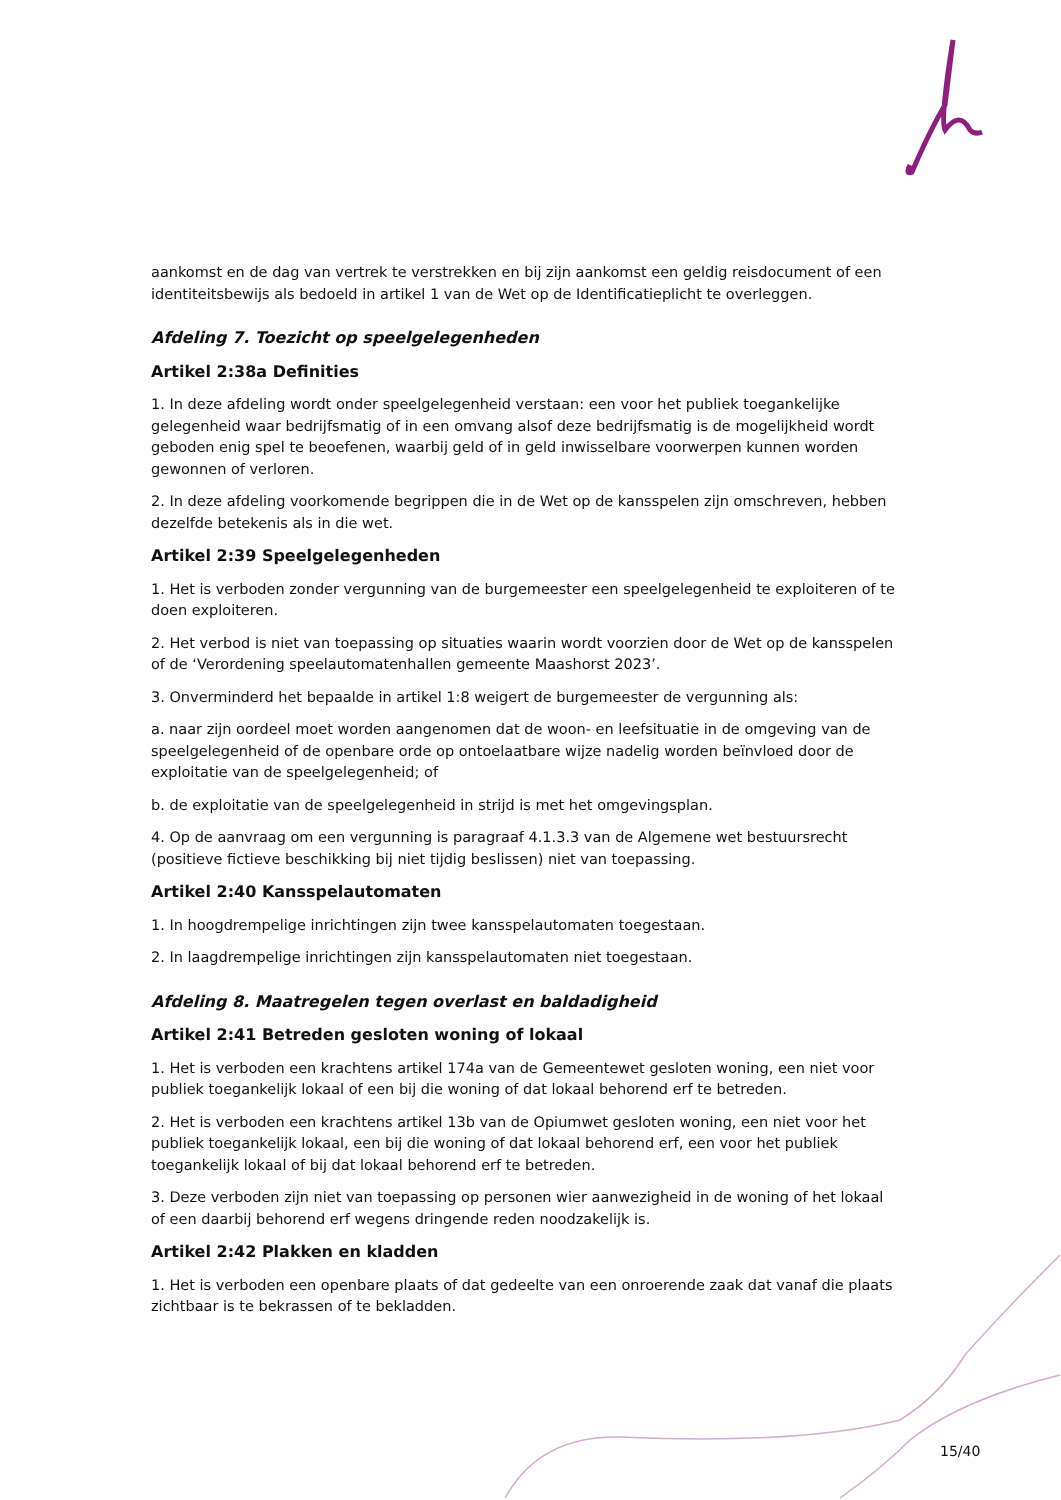aankomst en de dag van vertrek te verstrekken en bij zijn aankomst een geldig reisdocument of een identiteitsbewijs als bedoeld in artikel 1 van de Wet op de Identificatieplicht te overleggen.
Afdeling 7. Toezicht op speelgelegenheden
Artikel 2:38a Definities
1. In deze afdeling wordt onder speelgelegenheid verstaan: een voor het publiek toegankelijke gelegenheid waar bedrijfsmatig of in een omvang alsof deze bedrijfsmatig is de mogelijkheid wordt geboden enig spel te beoefenen, waarbij geld of in geld inwisselbare voorwerpen kunnen worden gewonnen of verloren.
2. In deze afdeling voorkomende begrippen die in de Wet op de kansspelen zijn omschreven, hebben dezelfde betekenis als in die wet.
Artikel 2:39 Speelgelegenheden
1. Het is verboden zonder vergunning van de burgemeester een speelgelegenheid te exploiteren of te doen exploiteren.
2. Het verbod is niet van toepassing op situaties waarin wordt voorzien door de Wet op de kansspelen of de ‘Verordening speelautomatenhallen gemeente Maashorst 2023’.
3. Onverminderd het bepaalde in artikel 1:8 weigert de burgemeester de vergunning als:
a. naar zijn oordeel moet worden aangenomen dat de woon- en leefsituatie in de omgeving van de speelgelegenheid of de openbare orde op ontoelaatbare wijze nadelig worden beïnvloed door de exploitatie van de speelgelegenheid; of
b. de exploitatie van de speelgelegenheid in strijd is met het omgevingsplan.
4. Op de aanvraag om een vergunning is paragraaf 4.1.3.3 van de Algemene wet bestuursrecht (positieve fictieve beschikking bij niet tijdig beslissen) niet van toepassing.
Artikel 2:40 Kansspelautomaten
1. In hoogdrempelige inrichtingen zijn twee kansspelautomaten toegestaan.
2. In laagdrempelige inrichtingen zijn kansspelautomaten niet toegestaan.
Afdeling 8. Maatregelen tegen overlast en baldadigheid
Artikel 2:41 Betreden gesloten woning of lokaal
1. Het is verboden een krachtens artikel 174a van de Gemeentewet gesloten woning, een niet voor publiek toegankelijk lokaal of een bij die woning of dat lokaal behorend erf te betreden.
2. Het is verboden een krachtens artikel 13b van de Opiumwet gesloten woning, een niet voor het publiek toegankelijk lokaal, een bij die woning of dat lokaal behorend erf, een voor het publiek toegankelijk lokaal of bij dat lokaal behorend erf te betreden.
3. Deze verboden zijn niet van toepassing op personen wier aanwezigheid in de woning of het lokaal of een daarbij behorend erf wegens dringende reden noodzakelijk is.
Artikel 2:42 Plakken en kladden
1. Het is verboden een openbare plaats of dat gedeelte van een onroerende zaak dat vanaf die plaats zichtbaar is te bekrassen of te bekladden.
15/40